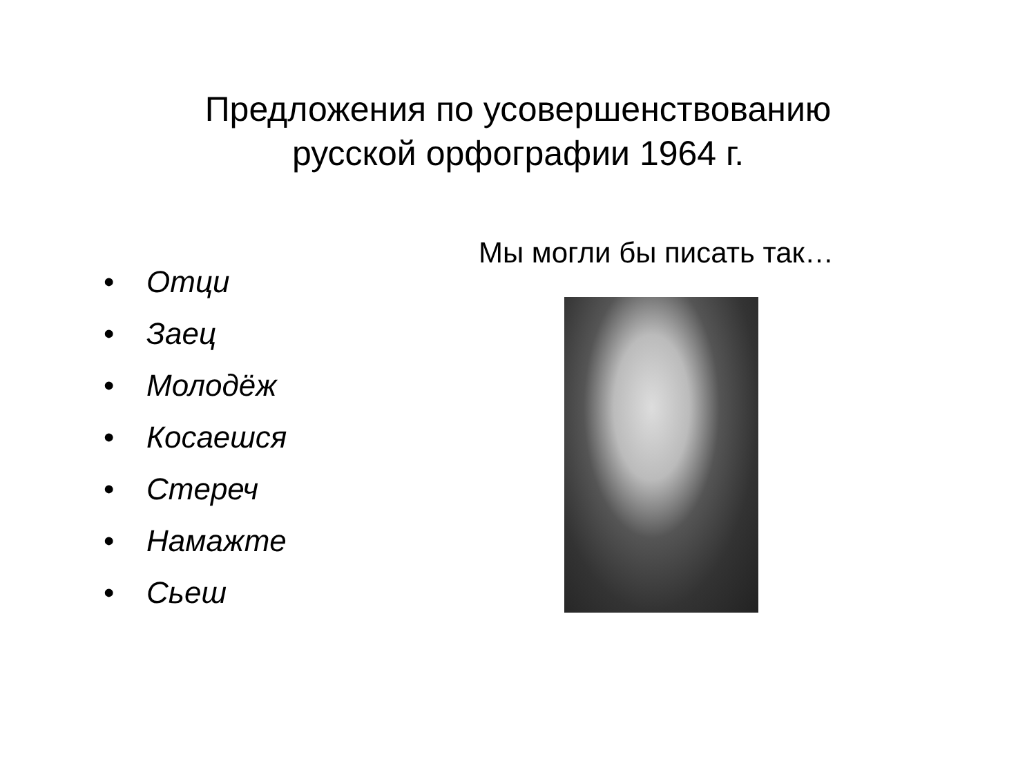Предложения по усовершенствованию русской орфографии 1964 г.
• Отци
• Заец
• Молодёж
• Косаешся
• Стереч
• Намажте
• Сьеш
Мы могли бы писать так…